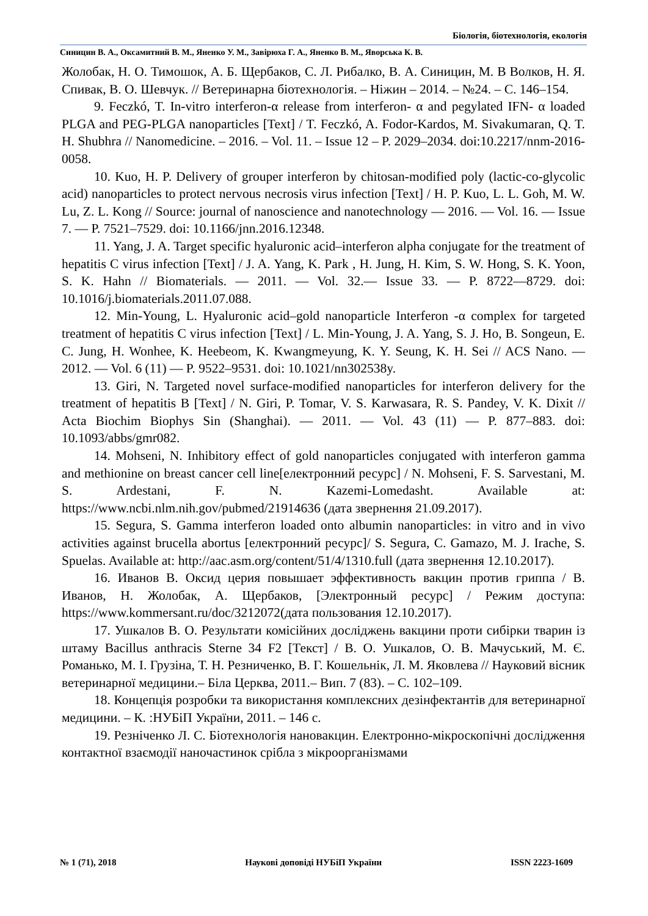Біологія, біотехнологія, екологія
Синицин В. А., Оксамитний В. М., Яненко У. М., Завірюха Г. А., Яненко В. М., Яворська К. В.
Жолобак, Н. О. Тимошок, А. Б. Щербаков, С. Л. Рибалко, В. А. Синицин, М. В Волков, Н. Я. Спивак, В. О. Шевчук. // Ветеринарна біотехнологія. – Ніжин – 2014. – №24. – С. 146–154.
9. Feczkó, T. In-vitro interferon-α release from interferon- α and pegylated IFN- α loaded PLGA and PEG-PLGA nanoparticles [Text] / T. Feczkó, A. Fodor-Kardos, M. Sivakumaran, Q. T. H. Shubhra // Nanomedicine. – 2016. – Vol. 11. – Issue 12 – P. 2029–2034. doi:10.2217/nnm-2016-0058.
10. Kuo, H. P. Delivery of grouper interferon by chitosan-modified poly (lactic-co-glycolic acid) nanoparticles to protect nervous necrosis virus infection [Text] / H. P. Kuo, L. L. Goh, M. W. Lu, Z. L. Kong // Source: journal of nanoscience and nanotechnology — 2016. — Vol. 16. — Issue 7. — P. 7521–7529. doi: 10.1166/jnn.2016.12348.
11. Yang, J. A. Target specific hyaluronic acid–interferon alpha conjugate for the treatment of hepatitis C virus infection [Text] / J. A. Yang, K. Park , H. Jung, H. Kim, S. W. Hong, S. K. Yoon, S. K. Hahn // Biomaterials. — 2011. — Vol. 32.— Issue 33. — P. 8722—8729. doi: 10.1016/j.biomaterials.2011.07.088.
12. Min-Young, L. Hyaluronic acid–gold nanoparticle Interferon -α complex for targeted treatment of hepatitis C virus infection [Text] / L. Min-Young, J. A. Yang, S. J. Ho, B. Songeun, E. C. Jung, H. Wonhee, K. Heebeom, K. Kwangmeyung, K. Y. Seung, K. H. Sei // ACS Nano. — 2012. — Vol. 6 (11) — P. 9522–9531. doi: 10.1021/nn302538y.
13. Giri, N. Targeted novel surface-modified nanoparticles for interferon delivery for the treatment of hepatitis B [Text] / N. Giri, P. Tomar, V. S. Karwasara, R. S. Pandey, V. K. Dixit // Acta Biochim Biophys Sin (Shanghai). — 2011. — Vol. 43 (11) — P. 877–883. doi: 10.1093/abbs/gmr082.
14. Mohseni, N. Inhibitory effect of gold nanoparticles conjugated with interferon gamma and methionine on breast cancer cell line[електронний ресурс] / N. Mohseni, F. S. Sarvestani, M. S. Ardestani, F. N. Kazemi-Lomedasht. Available at: https://www.ncbi.nlm.nih.gov/pubmed/21914636 (дата звернення 21.09.2017).
15. Segura, S. Gamma interferon loaded onto albumin nanoparticles: in vitro and in vivo activities against brucella abortus [електронний ресурс]/ S. Segura, C. Gamazo, M. J. Irache, S. Spuelas. Available at: http://aac.asm.org/content/51/4/1310.full (дата звернення 12.10.2017).
16. Иванов В. Оксид церия повышает эффективность вакцин против гриппа / В. Иванов, Н. Жолобак, А. Щербаков, [Электронный ресурс] / Режим доступа: https://www.kommersant.ru/doc/3212072(дата пользования 12.10.2017).
17. Ушкалов В. О. Результати комісійних досліджень вакцини проти сибірки тварин із штаму Bacillus anthracis Sterne 34 F2 [Текст] / В. О. Ушкалов, О. В. Мачуський, М. Є. Романько, М. І. Грузіна, Т. Н. Резниченко, В. Г. Кошельнік, Л. М. Яковлева // Науковий вісник ветеринарної медицини.– Біла Церква, 2011.– Вип. 7 (83). – С. 102–109.
18. Концепція розробки та використання комплексних дезінфектантів для ветеринарної медицини. – К. :НУБіП України, 2011. – 146 с.
19. Резніченко Л. С. Біотехнологія нановакцин. Електронно-мікроскопічні дослідження контактної взаємодії наночастинок срібла з мікроорганізмами
№ 1 (71), 2018 Наукові доповіді НУБіП України ISSN 2223-1609